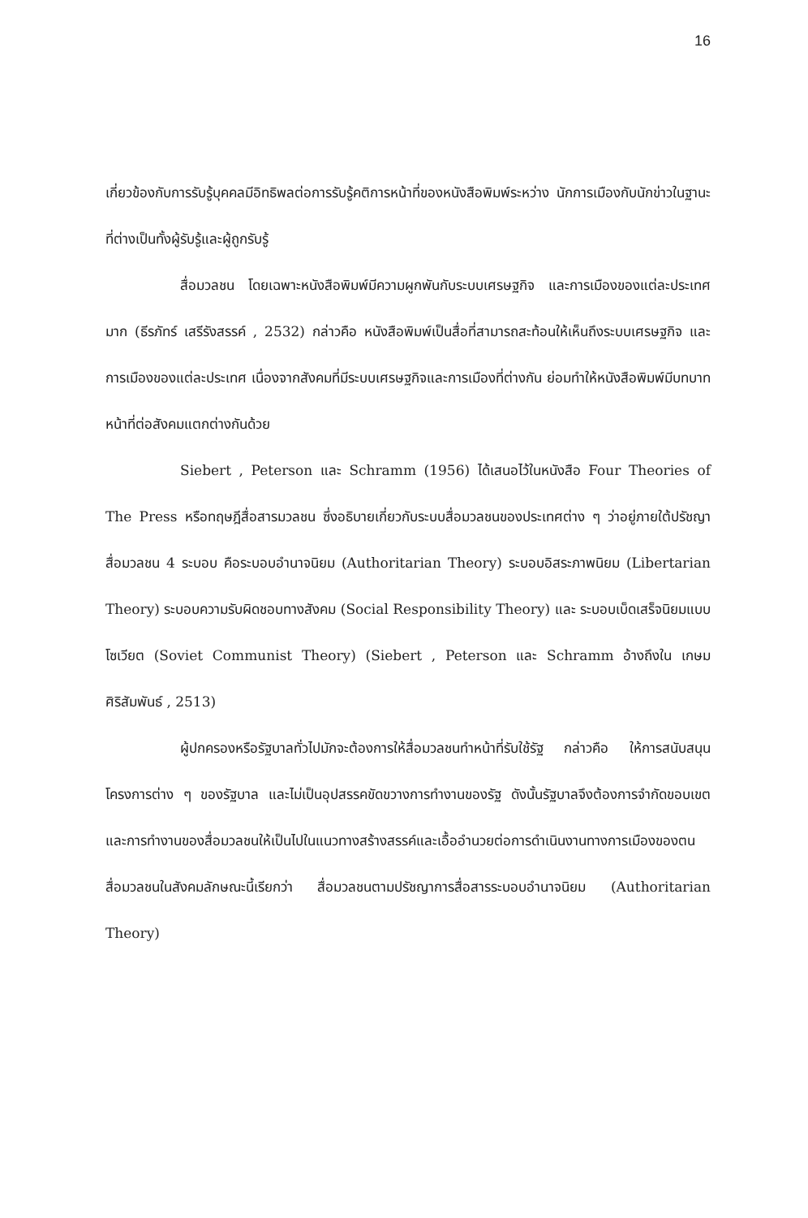16
เกี่ยวข้องกับการรับรู้บุคคลมีอิทธิพลต่อการรับรู้คติการหน้าที่ของหนังสือพิมพ์ระหว่าง นักการเมืองกับนักข่าวในฐานะที่ต่างเป็นทั้งผู้รับรู้และผู้ถูกรับรู้
สื่อมวลชน โดยเฉพาะหนังสือพิมพ์มีความผูกพันกับระบบเศรษฐกิจ และการเมืองของแต่ละประเทศมาก (ธีรภัทร์ เสรีรังสรรค์ , 2532) กล่าวคือ หนังสือพิมพ์เป็นสื่อที่สามารถสะท้อนให้เห็นถึงระบบเศรษฐกิจ และการเมืองของแต่ละประเทศ เนื่องจากสังคมที่มีระบบเศรษฐกิจและการเมืองที่ต่างกัน ย่อมทำให้หนังสือพิมพ์มีบทบาทหน้าที่ต่อสังคมแตกต่างกันด้วย
Siebert , Peterson และ Schramm (1956) ได้เสนอไว้ในหนังสือ Four Theories of The Press หรือทฤษฎีสื่อสารมวลชน ซึ่งอธิบายเกี่ยวกับระบบสื่อมวลชนของประเทศต่าง ๆ ว่าอยู่ภายใต้ปรัชญาสื่อมวลชน 4 ระบอบ คือระบอบอำนาจนิยม (Authoritarian Theory) ระบอบอิสระภาพนิยม (Libertarian Theory) ระบอบความรับผิดชอบทางสังคม (Social Responsibility Theory) และ ระบอบเบ็ดเสร็จนิยมแบบโซเวียต (Soviet Communist Theory) (Siebert , Peterson และ Schramm อ้างถึงใน เกษม ศิริสัมพันธ์ , 2513)
ผู้ปกครองหรือรัฐบาลทั่วไปมักจะต้องการให้สื่อมวลชนทำหน้าที่รับใช้รัฐ กล่าวคือ ให้การสนับสนุน โครงการต่าง ๆ ของรัฐบาล และไม่เป็นอุปสรรคขัดขวางการทำงานของรัฐ ดังนั้นรัฐบาลจึงต้องการจำกัดขอบเขตและการทำงานของสื่อมวลชนให้เป็นไปในแนวทางสร้างสรรค์และเอื้ออำนวยต่อการดำเนินงานทางการเมืองของตน สื่อมวลชนในสังคมลักษณะนี้เรียกว่า สื่อมวลชนตามปรัชญาการสื่อสารระบอบอำนาจนิยม (Authoritarian Theory)